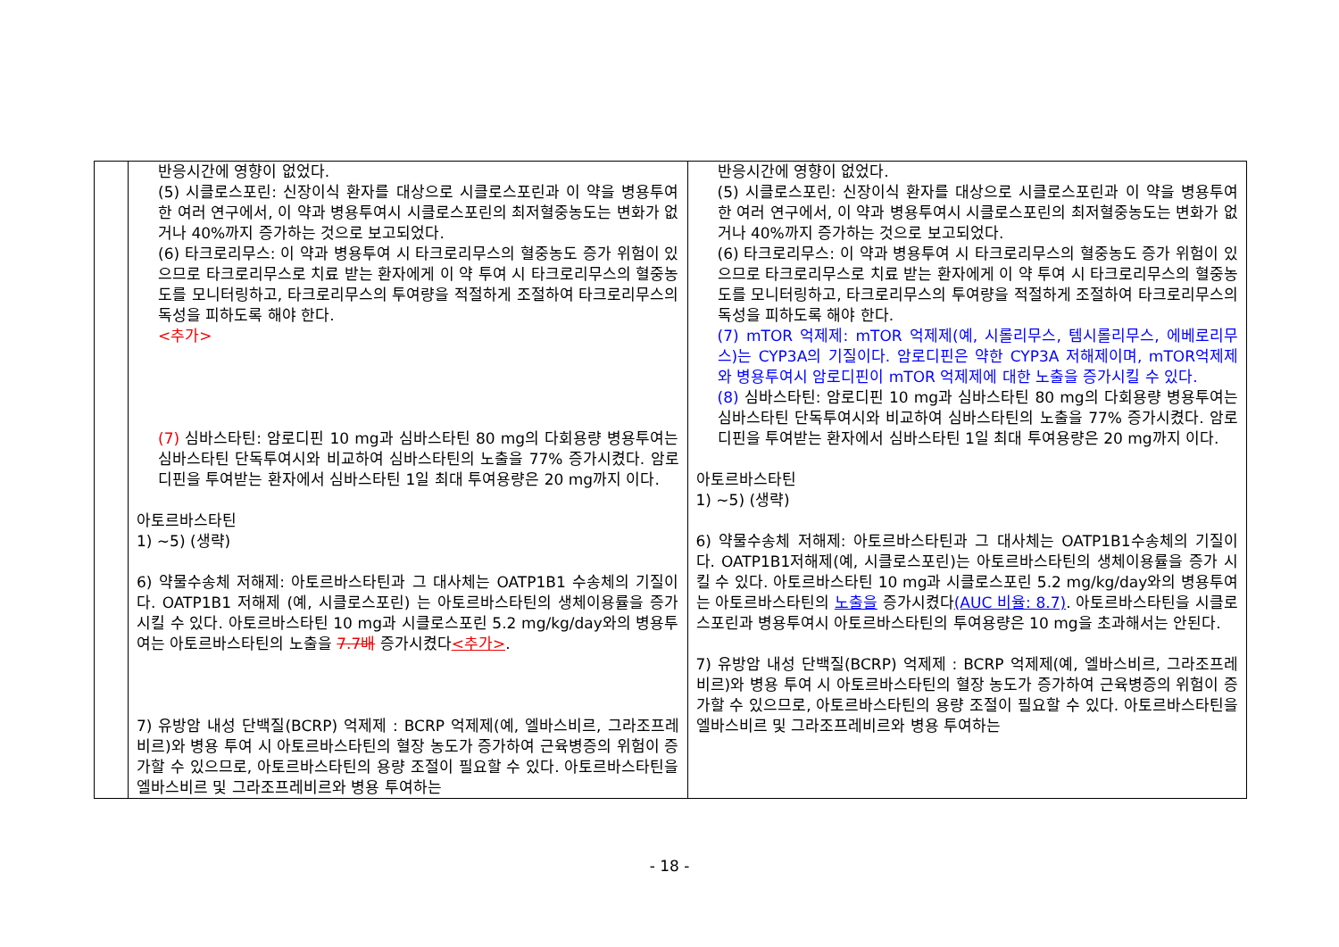| | 반응시간에 영향이 없었다. (5) 시클로스포린: 신장이식 환자를 대상으로 시클로스포린과 이 약을 병용투여한 여러 연구에서, 이 약과 병용투여시 시클로스포린의 최저혈중농도는 변화가 없거나 40%까지 증가하는 것으로 보고되었다. (6) 타크로리무스: 이 약과 병용투여 시 타크로리무스의 혈중농도 증가 위험이 있으므로 타크로리무스로 치료 받는 환자에게 이 약 투여 시 타크로리무스의 혈중농도를 모니터링하고, 타크로리무스의 투여량을 적절하게 조절하여 타크로리무스의 독성을 피하도록 해야 한다. <추가> (7) 심바스타틴: 암로디핀 10 mg과 심바스타틴 80 mg의 다회용량 병용투여는 심바스타틴 단독투여시와 비교하여 심바스타틴의 노출을 77% 증가시켰다. 암로디핀을 투여받는 환자에서 심바스타틴 1일 최대 투여용량은 20 mg까지 이다. 아토르바스타틴 1) ~5) (생략) 6) 약물수송체 저해제: 아토르바스타틴과 그 대사체는 OATP1B1 수송체의 기질이다. OATP1B1 저해제 (예, 시클로스포린) 는 아토르바스타틴의 생체이용률을 증가시킬 수 있다. 아토르바스타틴 10 mg과 시클로스포린 5.2 mg/kg/day와의 병용투여는 아토르바스타틴의 노출을 7.7배 증가시켰다 <추가> . 7) 유방암 내성 단백질(BCRP) 억제제 : BCRP 억제제(예, 엘바스비르, 그라조프레비르)와 병용 투여 시 아토르바스타틴의 혈장 농도가 증가하여 근육병증의 위험이 증가할 수 있으므로, 아토르바스타틴의 용량 조절이 필요할 수 있다. 아토르바스타틴을 엘바스비르 및 그라조프레비르와 병용 투여하는 | 반응시간에 영향이 없었다. (5) 시클로스포린: 신장이식 환자를 대상으로 시클로스포린과 이 약을 병용투여한 여러 연구에서, 이 약과 병용투여시 시클로스포린의 최저혈중농도는 변화가 없거나 40%까지 증가하는 것으로 보고되었다. (6) 타크로리무스: 이 약과 병용투여 시 타크로리무스의 혈중농도 증가 위험이 있으므로 타크로리무스로 치료 받는 환자에게 이 약 투여 시 타크로리무스의 혈중농도를 모니터링하고, 타크로리무스의 투여량을 적절하게 조절하여 타크로리무스의 독성을 피하도록 해야 한다. (7) mTOR 억제제: mTOR 억제제(예, 시롤리무스, 템시롤리무스, 에베로리무스)는 CYP3A의 기질이다. 암로디핀은 약한 CYP3A 저해제이며, mTOR억제제와 병용투여시 암로디핀이 mTOR 억제제에 대한 노출을 증가시킬 수 있다. (8) 심바스타틴: 암로디핀 10 mg과 심바스타틴 80 mg의 다회용량 병용투여는 심바스타틴 단독투여시와 비교하여 심바스타틴의 노출을 77% 증가시켰다. 암로디핀을 투여받는 환자에서 심바스타틴 1일 최대 투여용량은 20 mg까지 이다. 아토르바스타틴 1) ~5) (생략) 6) 약물수송체 저해제: 아토르바스타틴과 그 대사체는 OATP1B1수송체의 기질이다. OATP1B1저해제(예, 시클로스포린)는 아토르바스타틴의 생체이용률을 증가 시킬 수 있다. 아토르바스타틴 10 mg과 시클로스포린 5.2 mg/kg/day와의 병용투여는 아토르바스타틴의 노출을 증가시켰다 (AUC 비율: 8.7) . 아토르바스타틴을 시클로스포린과 병용투여시 아토르바스타틴의 투여용량은 10 mg을 초과해서는 안된다. 7) 유방암 내성 단백질(BCRP) 억제제 : BCRP 억제제(예, 엘바스비르, 그라조프레비르)와 병용 투여 시 아토르바스타틴의 혈장 농도가 증가하여 근육병증의 위험이 증가할 수 있으므로, 아토르바스타틴의 용량 조절이 필요할 수 있다. 아토르바스타틴을 엘바스비르 및 그라조프레비르와 병용 투여하는 |
- 18 -